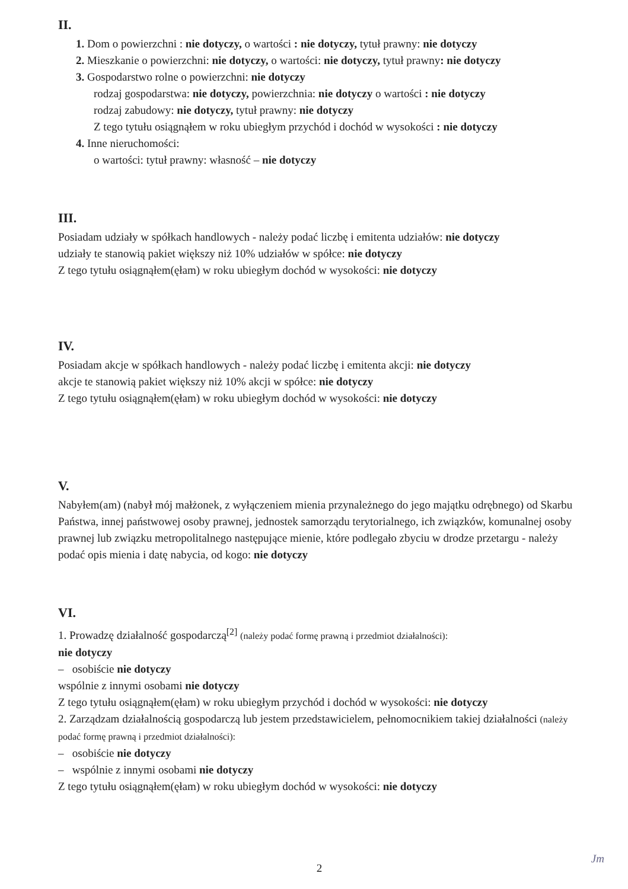II.
1. Dom o powierzchni : nie dotyczy, o wartości : nie dotyczy, tytuł prawny: nie dotyczy
2. Mieszkanie o powierzchni: nie dotyczy, o wartości: nie dotyczy, tytuł prawny: nie dotyczy
3. Gospodarstwo rolne o powierzchni: nie dotyczy
rodzaj gospodarstwa: nie dotyczy, powierzchnia: nie dotyczy o wartości : nie dotyczy
rodzaj zabudowy: nie dotyczy, tytuł prawny: nie dotyczy
Z tego tytułu osiągnąłem w roku ubiegłym przychód i dochód w wysokości : nie dotyczy
4. Inne nieruchomości:
o wartości: tytuł prawny: własność – nie dotyczy
III.
Posiadam udziały w spółkach handlowych - należy podać liczbę i emitenta udziałów: nie dotyczy
udziały te stanowią pakiet większy niż 10% udziałów w spółce: nie dotyczy
Z tego tytułu osiągnąłem(ęłam) w roku ubiegłym dochód w wysokości: nie dotyczy
IV.
Posiadam akcje w spółkach handlowych - należy podać liczbę i emitenta akcji: nie dotyczy
akcje te stanowią pakiet większy niż 10% akcji w spółce: nie dotyczy
Z tego tytułu osiągnąłem(ęłam) w roku ubiegłym dochód w wysokości: nie dotyczy
V.
Nabyłem(am) (nabył mój małżonek, z wyłączeniem mienia przynależnego do jego majątku odrębnego) od Skarbu Państwa, innej państwowej osoby prawnej, jednostek samorządu terytorialnego, ich związków, komunalnej osoby prawnej lub związku metropolitalnego następujące mienie, które podlegało zbyciu w drodze przetargu - należy podać opis mienia i datę nabycia, od kogo: nie dotyczy
VI.
1. Prowadzę działalność gospodarczą<sup>[2]</sup> (należy podać formę prawną i przedmiot działalności):
nie dotyczy
– osobiście nie dotyczy
wspólnie z innymi osobami nie dotyczy
Z tego tytułu osiągnąłem(ęłam) w roku ubiegłym przychód i dochód w wysokości: nie dotyczy
2. Zarządzam działalnością gospodarczą lub jestem przedstawicielem, pełnomocnikiem takiej działalności (należy podać formę prawną i przedmiot działalności):
– osobiście nie dotyczy
– wspólnie z innymi osobami nie dotyczy
Z tego tytułu osiągnąłem(ęłam) w roku ubiegłym dochód w wysokości: nie dotyczy
2
Jm